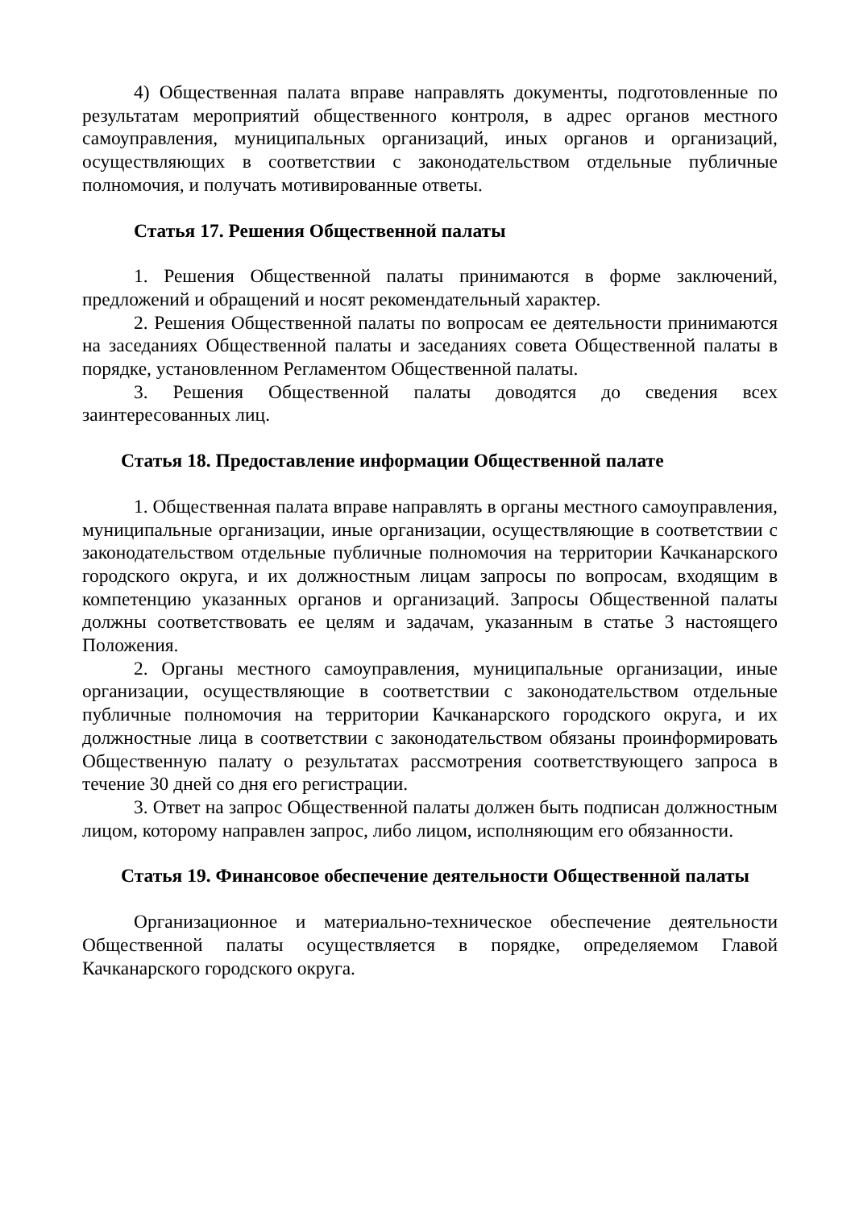4) Общественная палата вправе направлять документы, подготовленные по результатам мероприятий общественного контроля, в адрес органов местного самоуправления, муниципальных организаций, иных органов и организаций, осуществляющих в соответствии с законодательством отдельные публичные полномочия, и получать мотивированные ответы.
Статья 17. Решения Общественной палаты
1. Решения Общественной палаты принимаются в форме заключений, предложений и обращений и носят рекомендательный характер.
2. Решения Общественной палаты по вопросам ее деятельности принимаются на заседаниях Общественной палаты и заседаниях совета Общественной палаты в порядке, установленном Регламентом Общественной палаты.
3. Решения Общественной палаты доводятся до сведения всех заинтересованных лиц.
Статья 18. Предоставление информации Общественной палате
1. Общественная палата вправе направлять в органы местного самоуправления, муниципальные организации, иные организации, осуществляющие в соответствии с законодательством отдельные публичные полномочия на территории Качканарского городского округа, и их должностным лицам запросы по вопросам, входящим в компетенцию указанных органов и организаций. Запросы Общественной палаты должны соответствовать ее целям и задачам, указанным в статье 3 настоящего Положения.
2. Органы местного самоуправления, муниципальные организации, иные организации, осуществляющие в соответствии с законодательством отдельные публичные полномочия на территории Качканарского городского округа, и их должностные лица в соответствии с законодательством обязаны проинформировать Общественную палату о результатах рассмотрения соответствующего запроса в течение 30 дней со дня его регистрации.
3. Ответ на запрос Общественной палаты должен быть подписан должностным лицом, которому направлен запрос, либо лицом, исполняющим его обязанности.
Статья 19. Финансовое обеспечение деятельности Общественной палаты
Организационное и материально-техническое обеспечение деятельности Общественной палаты осуществляется в порядке, определяемом Главой Качканарского городского округа.